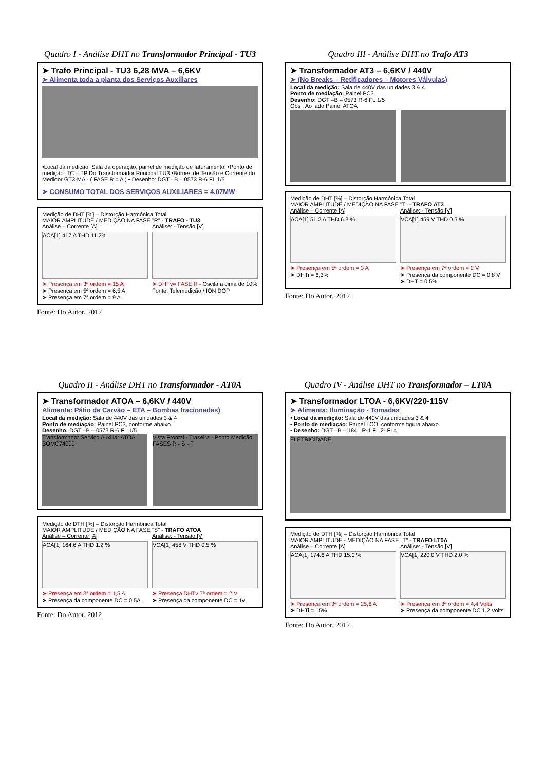Quadro I - Análise DHT no Transformador Principal - TU3
➤ Trafo Principal - TU3 6,28 MVA – 6,6KV
➤ Alimenta toda a planta dos Serviços Auxiliares
•Local da medição: Sala da operação, painel de medição de faturamento. •Ponto de medição: TC – TP Do Transformador Principal TU3 •Bornes de Tensão e Corrente do Medidor GT3-MA - ( FASE R = A ) • Desenho: DGT –B – 0573 R-6 FL 1/5
➤ CONSUMO TOTAL DOS SERVIÇOS AUXILIARES = 4,07MW
Medição de DHT [%] – Distorção Harmônica Total
MAIOR AMPLITUDE / MEDIÇÃO NA FASE "R" - TRAFO - TU3
Análise – Corrente [A]
ACA[1] 417 A THD 11,2%
➤ Presença em 3ª ordem = 15 A
➤ Presença em 5ª ordem = 6,5 A
➤ Presença em 7ª ordem = 9 A
Análise: - Tensão [V]
➤ DHTv= FASE R - Oscila a cima de 10%
Fonte: Telemedição / ION DOP.
Fonte: Do Autor, 2012
Quadro III - Análise DHT no Trafo AT3
➤ Transformador AT3 – 6,6KV / 440V
➤ (No Breaks – Retificadores – Motores Válvulas)
Local da medição: Sala de 440V das unidades 3 & 4
Ponto de mediação: Painel PC3.
Desenho: DGT –B – 0573 R-6 FL 1/5
Obs : Ao lado Painel ATOA
Medição de DHT [%] – Distorção Harmônica Total
MAIOR AMPLITUDE / MEDIÇÃO NA FASE "T" - TRAFO AT3
Análise – Corrente [A]
ACA[1] 51.2 A THD 6.3 %
➤ Presença em 5ª ordem = 3 A
➤ DHTi = 6,3%
Análise: - Tensão [V]
VCA[1] 459 V THD 0.5 %
➤ Presença em 7ª ordem = 2 V
➤ Presença da componente DC = 0,8 V
➤ DHT = 0,5%
Fonte: Do Autor, 2012
Quadro II - Análise DHT no Transformador - AT0A
➤ Transformador ATOA – 6,6KV / 440V
Alimenta: Pátio de Carvão – ETA – Bombas fracionadas)
Local da medição: Sala de 440V das unidades 3 & 4
Ponto de mediação: Painel PC3, conforme abaixo.
Desenho: DGT –B – 0573 R-6 FL 1/5
Transformador Serviço Auxiliar ATOA BOMC74000
Vista Frontal · Traseira - Ponto Medição FASES R - S - T
Medição de DTH [%] – Distorção Harmônica Total
MAIOR AMPLITUDE / MEDIÇÃO NA FASE "S" - TRAFO ATOA
Análise – Corrente [A]
ACA[1] 164.6 A THD 1.2 %
➤ Presença em 3ª ordem = 1,5 A
➤ Presença da componente DC = 0,5A
Análise: - Tensão [V]
VCA[1] 458 V THD 0.5 %
➤ Presença DHTv 7ª ordem = 2 V
➤ Presença da componente DC = 1v
Fonte: Do Autor, 2012
Quadro IV - Análise DHT no Transformador – LT0A
➤ Transformador LTOA - 6,6KV/220-115V
➤ Alimenta: Iluminação - Tomadas
• Local da medição: Sala de 440V das unidades 3 & 4
• Ponto de mediação: Painel LCO, conforme figura abaixo.
• Desenho: DGT –B – 1841 R-1 FL 2- FL4
ELETRICIDADE
Medição de DTH [%] – Distorção Harmônica Total
MAIOR AMPLITUDE - MEDIÇÃO NA FASE "T" - TRAFO LT0A
Análise – Corrente [A]
ACA[1] 174.6 A THD 15.0 %
➤ Presença em 3ª ordem = 25,6 A
➤ DHTi = 15%
Análise: - Tensão [V]
VCA[1] 220.0 V THD 2.0 %
➤ Presença em 3ª ordem = 4,4 Volts
➤ Presença da componente DC 1,2 Volts
Fonte: Do Autor, 2012